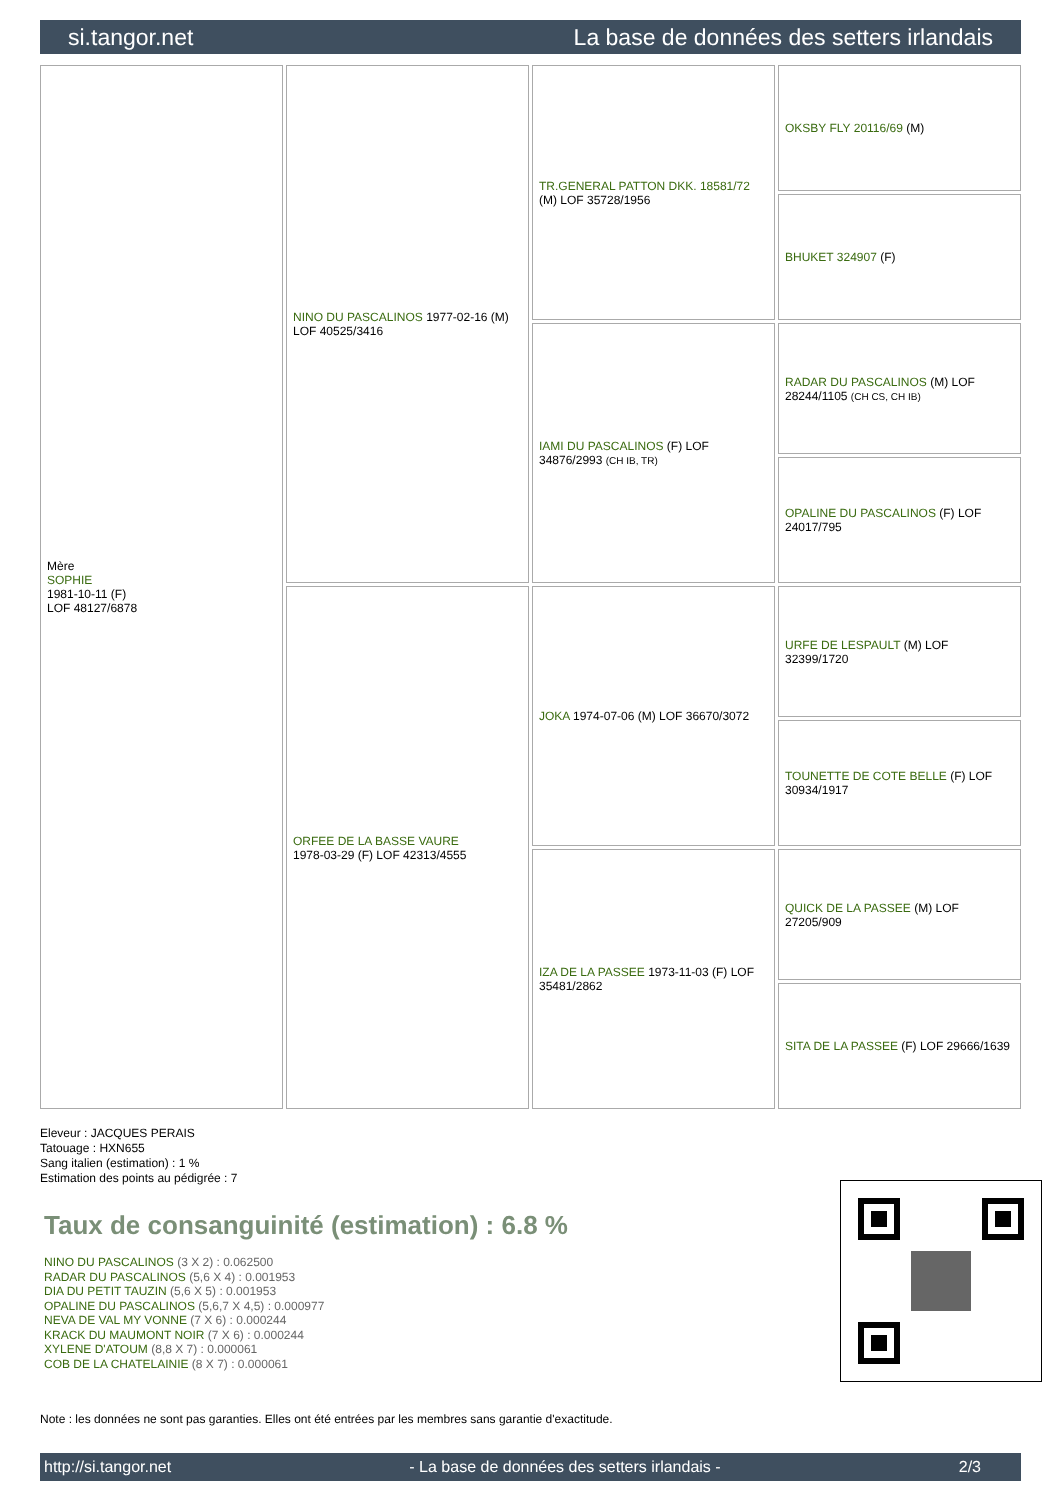si.tangor.net La base de données des setters irlandais
| Mère SOPHIE 1981-10-11 (F) LOF 48127/6878 | NINO DU PASCALINOS 1977-02-16 (M) LOF 40525/3416 | TR.GENERAL PATTON DKK. 18581/72 (M) LOF 35728/1956 | OKSBY FLY 20116/69 (M) |
| | | | BHUKET 324907 (F) |
| | | IAMI DU PASCALINOS (F) LOF 34876/2993 (CH IB, TR) | RADAR DU PASCALINOS (M) LOF 28244/1105 (CH CS, CH IB) |
| | | | OPALINE DU PASCALINOS (F) LOF 24017/795 |
| | ORFEE DE LA BASSE VAURE 1978-03-29 (F) LOF 42313/4555 | JOKA 1974-07-06 (M) LOF 36670/3072 | URFE DE LESPAULT (M) LOF 32399/1720 |
| | | | TOUNETTE DE COTE BELLE (F) LOF 30934/1917 |
| | | IZA DE LA PASSEE 1973-11-03 (F) LOF 35481/2862 | QUICK DE LA PASSEE (M) LOF 27205/909 |
| | | | SITA DE LA PASSEE (F) LOF 29666/1639 |
Eleveur : JACQUES PERAIS
Tatouage : HXN655
Sang italien (estimation) : 1 %
Estimation des points au pédigrée : 7
Taux de consanguinité (estimation) : 6.8 %
NINO DU PASCALINOS (3 X 2) : 0.062500
RADAR DU PASCALINOS (5,6 X 4) : 0.001953
DIA DU PETIT TAUZIN (5,6 X 5) : 0.001953
OPALINE DU PASCALINOS (5,6,7 X 4,5) : 0.000977
NEVA DE VAL MY VONNE (7 X 6) : 0.000244
KRACK DU MAUMONT NOIR (7 X 6) : 0.000244
XYLENE D'ATOUM (8,8 X 7) : 0.000061
COB DE LA CHATELAINIE (8 X 7) : 0.000061
Note : les données ne sont pas garanties. Elles ont été entrées par les membres sans garantie d'exactitude.
http://si.tangor.net - La base de données des setters irlandais - 2/3